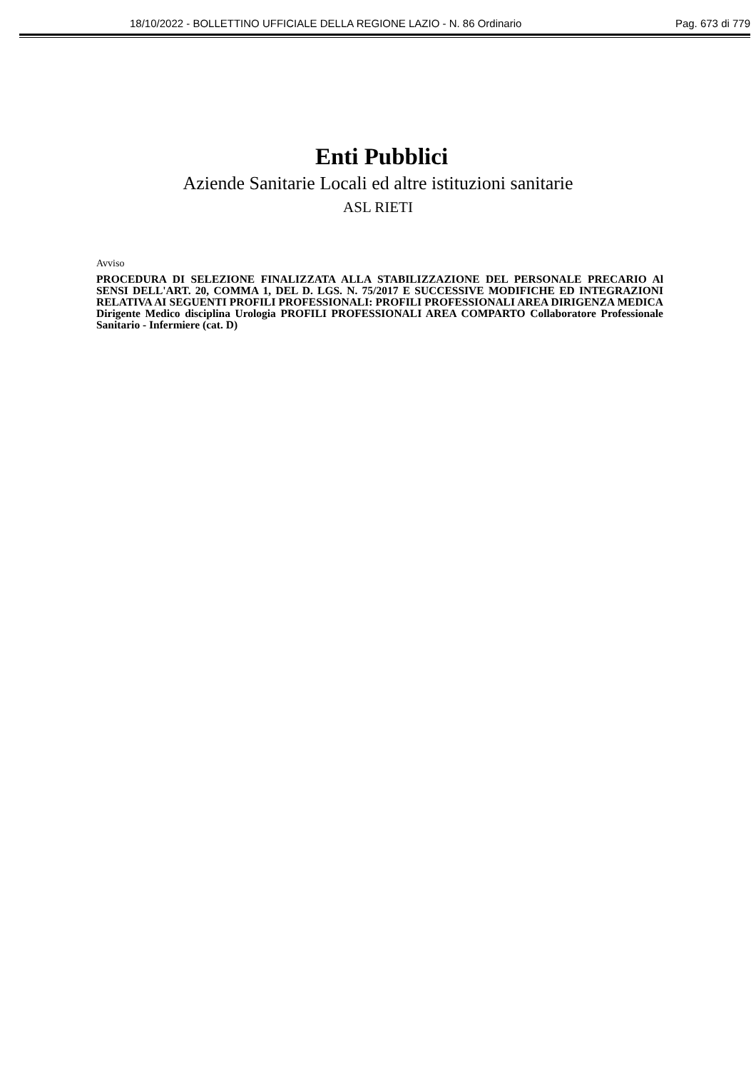18/10/2022 - BOLLETTINO UFFICIALE DELLA REGIONE LAZIO - N. 86 Ordinario Pag. 673 di 779
Enti Pubblici
Aziende Sanitarie Locali ed altre istituzioni sanitarie
ASL RIETI
Avviso
PROCEDURA DI SELEZIONE FINALIZZATA ALLA STABILIZZAZIONE DEL PERSONALE PRECARIO Al SENSI DELL'ART. 20, COMMA 1, DEL D. LGS. N. 75/2017 E SUCCESSIVE MODIFICHE ED INTEGRAZIONI RELATIVA AI SEGUENTI PROFILI PROFESSIONALI: PROFILI PROFESSIONALI AREA DIRIGENZA MEDICA Dirigente Medico disciplina Urologia PROFILI PROFESSIONALI AREA COMPARTO Collaboratore Professionale Sanitario - Infermiere (cat. D)